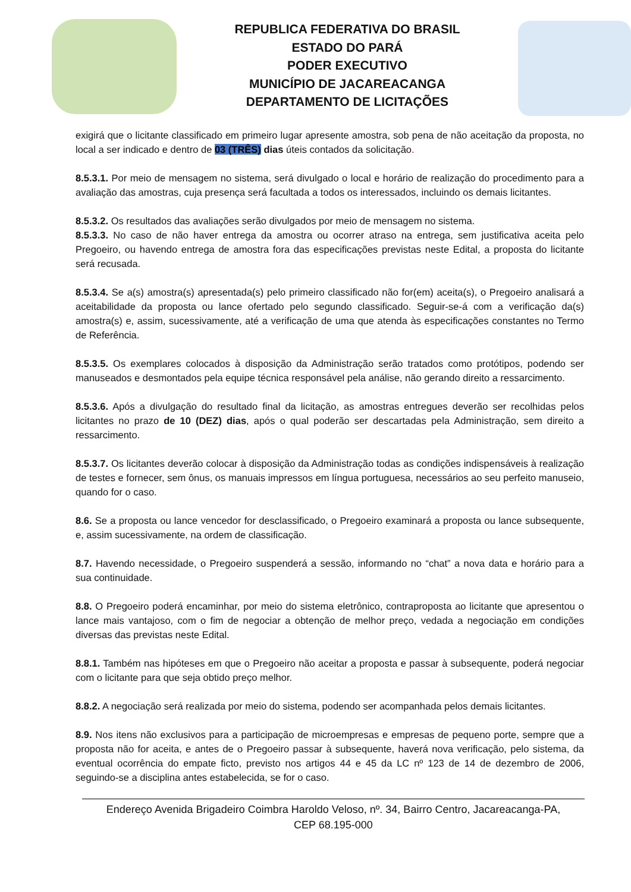REPUBLICA FEDERATIVA DO BRASIL
ESTADO DO PARÁ
PODER EXECUTIVO
MUNICÍPIO DE JACAREACANGA
DEPARTAMENTO DE LICITAÇÕES
exigirá que o licitante classificado em primeiro lugar apresente amostra, sob pena de não aceitação da proposta, no local a ser indicado e dentro de 03 (TRÊS) dias úteis contados da solicitação.
8.5.3.1. Por meio de mensagem no sistema, será divulgado o local e horário de realização do procedimento para a avaliação das amostras, cuja presença será facultada a todos os interessados, incluindo os demais licitantes.
8.5.3.2. Os resultados das avaliações serão divulgados por meio de mensagem no sistema.
8.5.3.3. No caso de não haver entrega da amostra ou ocorrer atraso na entrega, sem justificativa aceita pelo Pregoeiro, ou havendo entrega de amostra fora das especificações previstas neste Edital, a proposta do licitante será recusada.
8.5.3.4. Se a(s) amostra(s) apresentada(s) pelo primeiro classificado não for(em) aceita(s), o Pregoeiro analisará a aceitabilidade da proposta ou lance ofertado pelo segundo classificado. Seguir-se-á com a verificação da(s) amostra(s) e, assim, sucessivamente, até a verificação de uma que atenda às especificações constantes no Termo de Referência.
8.5.3.5. Os exemplares colocados à disposição da Administração serão tratados como protótipos, podendo ser manuseados e desmontados pela equipe técnica responsável pela análise, não gerando direito a ressarcimento.
8.5.3.6. Após a divulgação do resultado final da licitação, as amostras entregues deverão ser recolhidas pelos licitantes no prazo de 10 (DEZ) dias, após o qual poderão ser descartadas pela Administração, sem direito a ressarcimento.
8.5.3.7. Os licitantes deverão colocar à disposição da Administração todas as condições indispensáveis à realização de testes e fornecer, sem ônus, os manuais impressos em língua portuguesa, necessários ao seu perfeito manuseio, quando for o caso.
8.6. Se a proposta ou lance vencedor for desclassificado, o Pregoeiro examinará a proposta ou lance subsequente, e, assim sucessivamente, na ordem de classificação.
8.7. Havendo necessidade, o Pregoeiro suspenderá a sessão, informando no “chat” a nova data e horário para a sua continuidade.
8.8. O Pregoeiro poderá encaminhar, por meio do sistema eletrônico, contraproposta ao licitante que apresentou o lance mais vantajoso, com o fim de negociar a obtenção de melhor preço, vedada a negociação em condições diversas das previstas neste Edital.
8.8.1. Também nas hipóteses em que o Pregoeiro não aceitar a proposta e passar à subsequente, poderá negociar com o licitante para que seja obtido preço melhor.
8.8.2. A negociação será realizada por meio do sistema, podendo ser acompanhada pelos demais licitantes.
8.9. Nos itens não exclusivos para a participação de microempresas e empresas de pequeno porte, sempre que a proposta não for aceita, e antes de o Pregoeiro passar à subsequente, haverá nova verificação, pelo sistema, da eventual ocorrência do empate ficto, previsto nos artigos 44 e 45 da LC nº 123 de 14 de dezembro de 2006, seguindo-se a disciplina antes estabelecida, se for o caso.
Endereço Avenida Brigadeiro Coimbra Haroldo Veloso, nº. 34, Bairro Centro, Jacareacanga-PA,
CEP 68.195-000